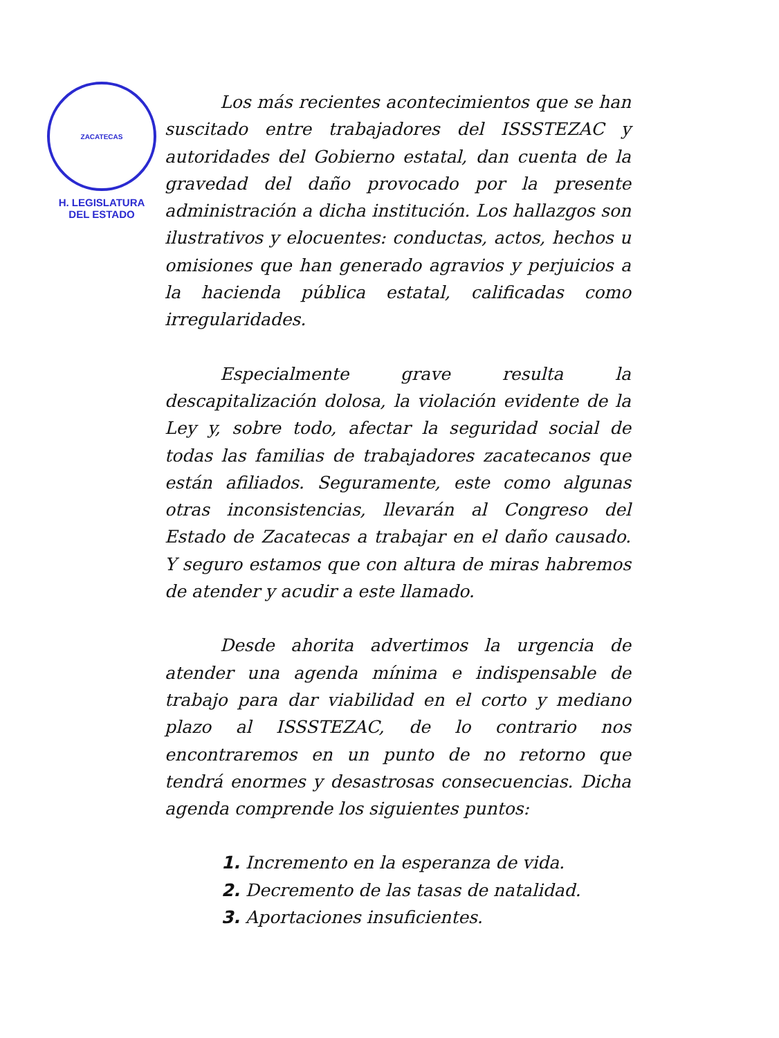ZACATECAS
H. LEGISLATURA
DEL ESTADO
Los más recientes acontecimientos que se han suscitado entre trabajadores del ISSSTEZAC y autoridades del Gobierno estatal, dan cuenta de la gravedad del daño provocado por la presente administración a dicha institución. Los hallazgos son ilustrativos y elocuentes: conductas, actos, hechos u omisiones que han generado agravios y perjuicios a la hacienda pública estatal, calificadas como irregularidades.
Especialmente grave resulta la descapitalización dolosa, la violación evidente de la Ley y, sobre todo, afectar la seguridad social de todas las familias de trabajadores zacatecanos que están afiliados. Seguramente, este como algunas otras inconsistencias, llevarán al Congreso del Estado de Zacatecas a trabajar en el daño causado. Y seguro estamos que con altura de miras habremos de atender y acudir a este llamado.
Desde ahorita advertimos la urgencia de atender una agenda mínima e indispensable de trabajo para dar viabilidad en el corto y mediano plazo al ISSSTEZAC, de lo contrario nos encontraremos en un punto de no retorno que tendrá enormes y desastrosas consecuencias. Dicha agenda comprende los siguientes puntos:
1. Incremento en la esperanza de vida.
2. Decremento de las tasas de natalidad.
3. Aportaciones insuficientes.